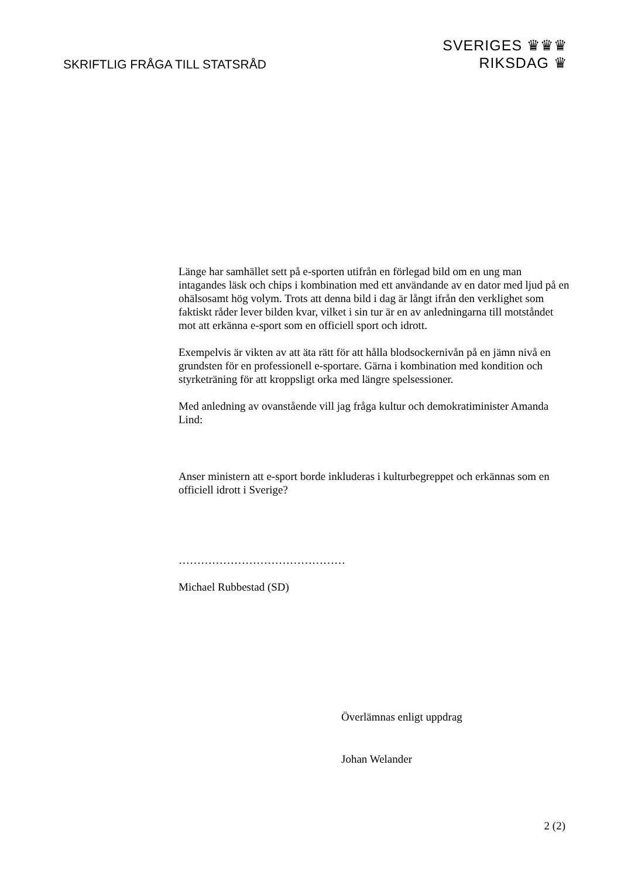SKRIFTLIG FRÅGA TILL STATSRÅD
SVERIGES ♛♛♛
RIKSDAG ♛
Länge har samhället sett på e-sporten utifrån en förlegad bild om en ung man intagandes läsk och chips i kombination med ett användande av en dator med ljud på en ohälsosamt hög volym. Trots att denna bild i dag är långt ifrån den verklighet som faktiskt råder lever bilden kvar, vilket i sin tur är en av anledningarna till motståndet mot att erkänna e-sport som en officiell sport och idrott.
Exempelvis är vikten av att äta rätt för att hålla blodsockernivån på en jämn nivå en grundsten för en professionell e-sportare. Gärna i kombination med kondition och styrketräning för att kroppsligt orka med längre spelsessioner.
Med anledning av ovanstående vill jag fråga kultur och demokratiminister Amanda Lind:
Anser ministern att e-sport borde inkluderas i kulturbegreppet och erkännas som en officiell idrott i Sverige?
………………………………………
Michael Rubbestad (SD)
Överlämnas enligt uppdrag
Johan Welander
2 (2)